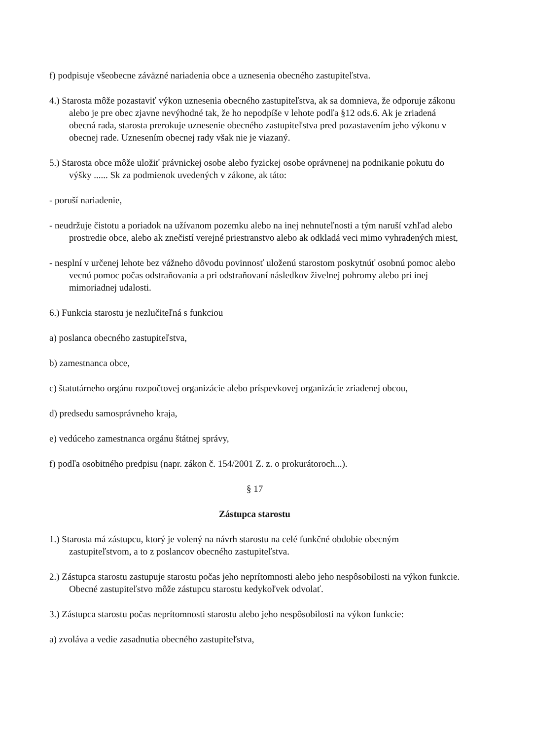f) podpisuje všeobecne záväzné nariadenia obce a uznesenia obecného zastupiteľstva.
4.) Starosta môže pozastaviť výkon uznesenia obecného zastupiteľstva, ak sa domnieva, že odporuje zákonu alebo je pre obec zjavne nevýhodné tak, že ho nepodpíše v lehote podľa §12 ods.6. Ak je zriadená obecná rada, starosta prerokuje uznesenie obecného zastupiteľstva pred pozastavením jeho výkonu v obecnej rade. Uznesením obecnej rady však nie je viazaný.
5.) Starosta obce môže uložiť právnickej osobe alebo fyzickej osobe oprávnenej na podnikanie pokutu do výšky ...... Sk za podmienok uvedených v zákone, ak táto:
- poruší nariadenie,
- neudržuje čistotu a poriadok na užívanom pozemku alebo na inej nehnuteľnosti a tým naruší vzhľad alebo prostredie obce, alebo ak znečistí verejné priestranstvo alebo ak odkladá veci mimo vyhradených miest,
- nesplní v určenej lehote bez vážneho dôvodu povinnosť uloženú starostom poskytnúť osobnú pomoc alebo vecnú pomoc počas odstraňovania a pri odstraňovaní následkov živelnej pohromy alebo pri inej mimoriadnej udalosti.
6.) Funkcia starostu je nezlučiteľná s funkciou
a) poslanca obecného zastupiteľstva,
b) zamestnanca obce,
c) štatutárneho orgánu rozpočtovej organizácie alebo príspevkovej organizácie zriadenej obcou,
d) predsedu samosprávneho kraja,
e) vedúceho zamestnanca orgánu štátnej správy,
f) podľa osobitného predpisu (napr. zákon č. 154/2001 Z. z. o prokurátoroch...).
§ 17
Zástupca starostu
1.) Starosta má zástupcu, ktorý je volený na návrh starostu na celé funkčné obdobie obecným zastupiteľstvom, a to z poslancov obecného zastupiteľstva.
2.) Zástupca starostu zastupuje starostu počas jeho neprítomnosti alebo jeho nespôsobilosti na výkon funkcie. Obecné zastupiteľstvo môže zástupcu starostu kedykoľvek odvolať.
3.) Zástupca starostu počas neprítomnosti starostu alebo jeho nespôsobilosti na výkon funkcie:
a) zvoláva a vedie zasadnutia obecného zastupiteľstva,